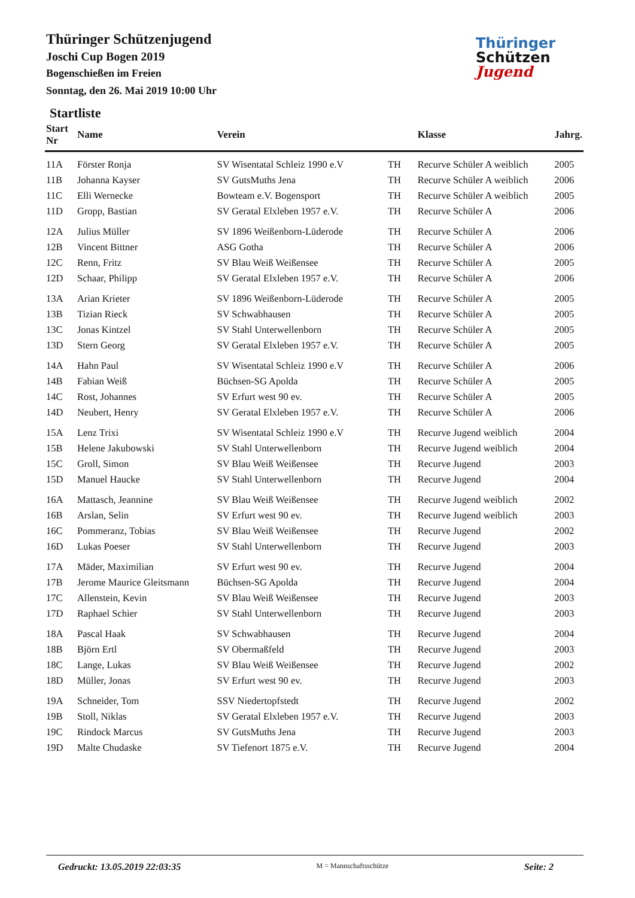Thüringer Schützenjugend
Joschi Cup Bogen 2019
Bogenschießen im Freien
Sonntag, den 26. Mai 2019 10:00 Uhr
Startliste
Thüringer
Schützen
Jugend
| Start Nr | Name | Verein | | Klasse | Jahrg. |
| --- | --- | --- | --- | --- | --- |
| 11A | Förster Ronja | SV Wisentatal Schleiz 1990 e.V | TH | Recurve Schüler A weiblich | 2005 |
| 11B | Johanna Kayser | SV GutsMuths Jena | TH | Recurve Schüler A weiblich | 2006 |
| 11C | Elli Wernecke | Bowteam e.V. Bogensport | TH | Recurve Schüler A weiblich | 2005 |
| 11D | Gropp, Bastian | SV Geratal Elxleben 1957 e.V. | TH | Recurve Schüler A | 2006 |
| 12A | Julius Müller | SV 1896 Weißenborn-Lüderode | TH | Recurve Schüler A | 2006 |
| 12B | Vincent Bittner | ASG Gotha | TH | Recurve Schüler A | 2006 |
| 12C | Renn, Fritz | SV Blau Weiß Weißensee | TH | Recurve Schüler A | 2005 |
| 12D | Schaar, Philipp | SV Geratal Elxleben 1957 e.V. | TH | Recurve Schüler A | 2006 |
| 13A | Arian Krieter | SV 1896 Weißenborn-Lüderode | TH | Recurve Schüler A | 2005 |
| 13B | Tizian Rieck | SV Schwabhausen | TH | Recurve Schüler A | 2005 |
| 13C | Jonas Kintzel | SV Stahl Unterwellenborn | TH | Recurve Schüler A | 2005 |
| 13D | Stern Georg | SV Geratal Elxleben 1957 e.V. | TH | Recurve Schüler A | 2005 |
| 14A | Hahn Paul | SV Wisentatal Schleiz 1990 e.V | TH | Recurve Schüler A | 2006 |
| 14B | Fabian Weiß | Büchsen-SG Apolda | TH | Recurve Schüler A | 2005 |
| 14C | Rost, Johannes | SV Erfurt west 90 ev. | TH | Recurve Schüler A | 2005 |
| 14D | Neubert, Henry | SV Geratal Elxleben 1957 e.V. | TH | Recurve Schüler A | 2006 |
| 15A | Lenz Trixi | SV Wisentatal Schleiz 1990 e.V | TH | Recurve Jugend weiblich | 2004 |
| 15B | Helene Jakubowski | SV Stahl Unterwellenborn | TH | Recurve Jugend weiblich | 2004 |
| 15C | Groll, Simon | SV Blau Weiß Weißensee | TH | Recurve Jugend | 2003 |
| 15D | Manuel Haucke | SV Stahl Unterwellenborn | TH | Recurve Jugend | 2004 |
| 16A | Mattasch, Jeannine | SV Blau Weiß Weißensee | TH | Recurve Jugend weiblich | 2002 |
| 16B | Arslan, Selin | SV Erfurt west 90 ev. | TH | Recurve Jugend weiblich | 2003 |
| 16C | Pommeranz, Tobias | SV Blau Weiß Weißensee | TH | Recurve Jugend | 2002 |
| 16D | Lukas Poeser | SV Stahl Unterwellenborn | TH | Recurve Jugend | 2003 |
| 17A | Mäder, Maximilian | SV Erfurt west 90 ev. | TH | Recurve Jugend | 2004 |
| 17B | Jerome Maurice Gleitsmann | Büchsen-SG Apolda | TH | Recurve Jugend | 2004 |
| 17C | Allenstein, Kevin | SV Blau Weiß Weißensee | TH | Recurve Jugend | 2003 |
| 17D | Raphael Schier | SV Stahl Unterwellenborn | TH | Recurve Jugend | 2003 |
| 18A | Pascal Haak | SV Schwabhausen | TH | Recurve Jugend | 2004 |
| 18B | Björn Ertl | SV Obermaßfeld | TH | Recurve Jugend | 2003 |
| 18C | Lange, Lukas | SV Blau Weiß Weißensee | TH | Recurve Jugend | 2002 |
| 18D | Müller, Jonas | SV Erfurt west 90 ev. | TH | Recurve Jugend | 2003 |
| 19A | Schneider, Tom | SSV Niedertopfstedt | TH | Recurve Jugend | 2002 |
| 19B | Stoll, Niklas | SV Geratal Elxleben 1957 e.V. | TH | Recurve Jugend | 2003 |
| 19C | Rindock Marcus | SV GutsMuths Jena | TH | Recurve Jugend | 2003 |
| 19D | Malte Chudaske | SV Tiefenort 1875 e.V. | TH | Recurve Jugend | 2004 |
Gedruckt: 13.05.2019 22:03:35 M = Mannschaftsschütze Seite: 2